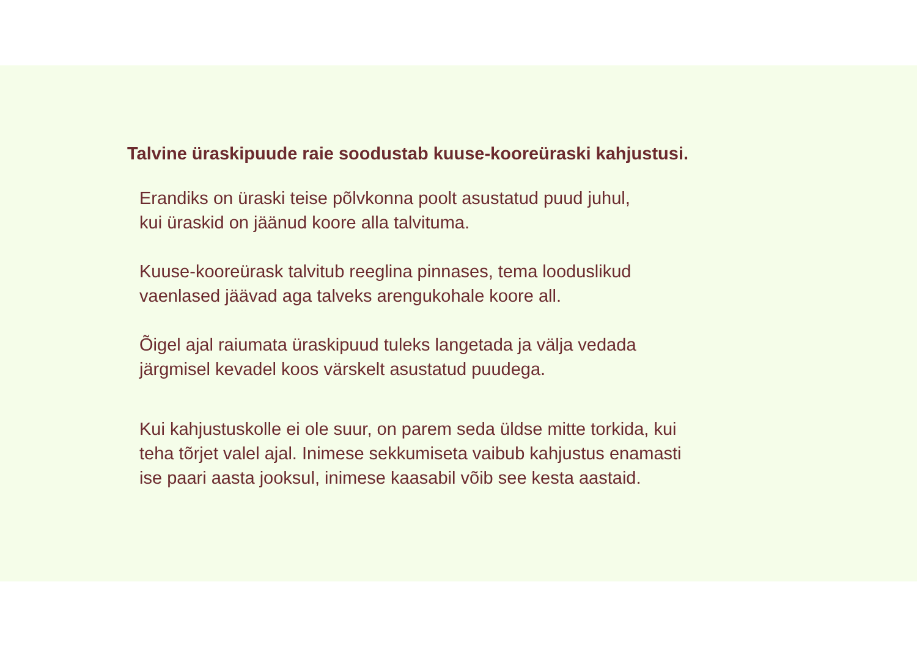Talvine üraskipuude raie soodustab kuuse-kooreüraski kahjustusi.
Erandiks on üraski teise põlvkonna poolt asustatud puud juhul,
kui üraskid on jäänud koore alla talvituma.
Kuuse-kooreürask talvitub reeglina pinnases, tema looduslikud
vaenlased jäävad aga talveks arengukohale koore all.
Õigel ajal raiumata üraskipuud tuleks langetada ja välja vedada
järgmisel kevadel koos värskelt asustatud puudega.
Kui kahjustuskolle ei ole suur, on parem seda üldse mitte torkida, kui
teha tõrjet valel ajal. Inimese sekkumiseta vaibub kahjustus enamasti
ise paari aasta jooksul, inimese kaasabil võib see kesta aastaid.